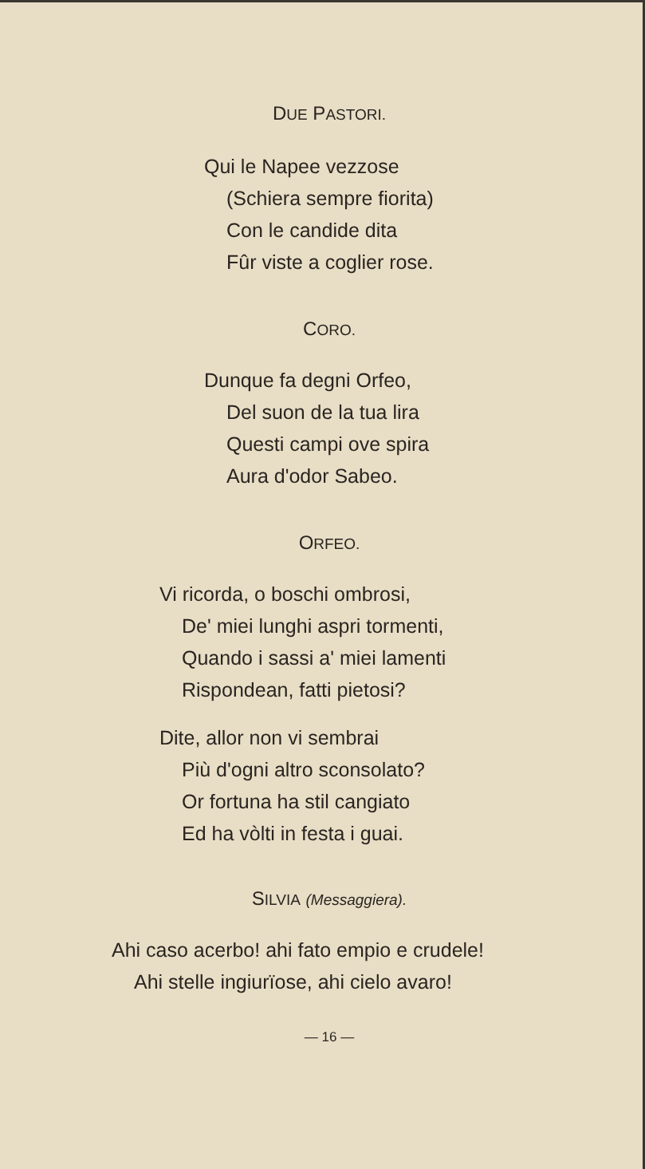DUE PASTORI.
Qui le Napee vezzose
(Schiera sempre fiorita)
Con le candide dita
Fûr viste a coglier rose.
CORO.
Dunque fa degni Orfeo,
Del suon de la tua lira
Questi campi ove spira
Aura d'odor Sabeo.
ORFEO.
Vi ricorda, o boschi ombrosi,
De' miei lunghi aspri tormenti,
Quando i sassi a' miei lamenti
Rispondean, fatti pietosi?
Dite, allor non vi sembrai
Più d'ogni altro sconsolato?
Or fortuna ha stil cangiato
Ed ha vòlti in festa i guai.
SILVIA (Messaggiera).
Ahi caso acerbo! ahi fato empio e crudele!
Ahi stelle ingiurïose, ahi cielo avaro!
— 16 —